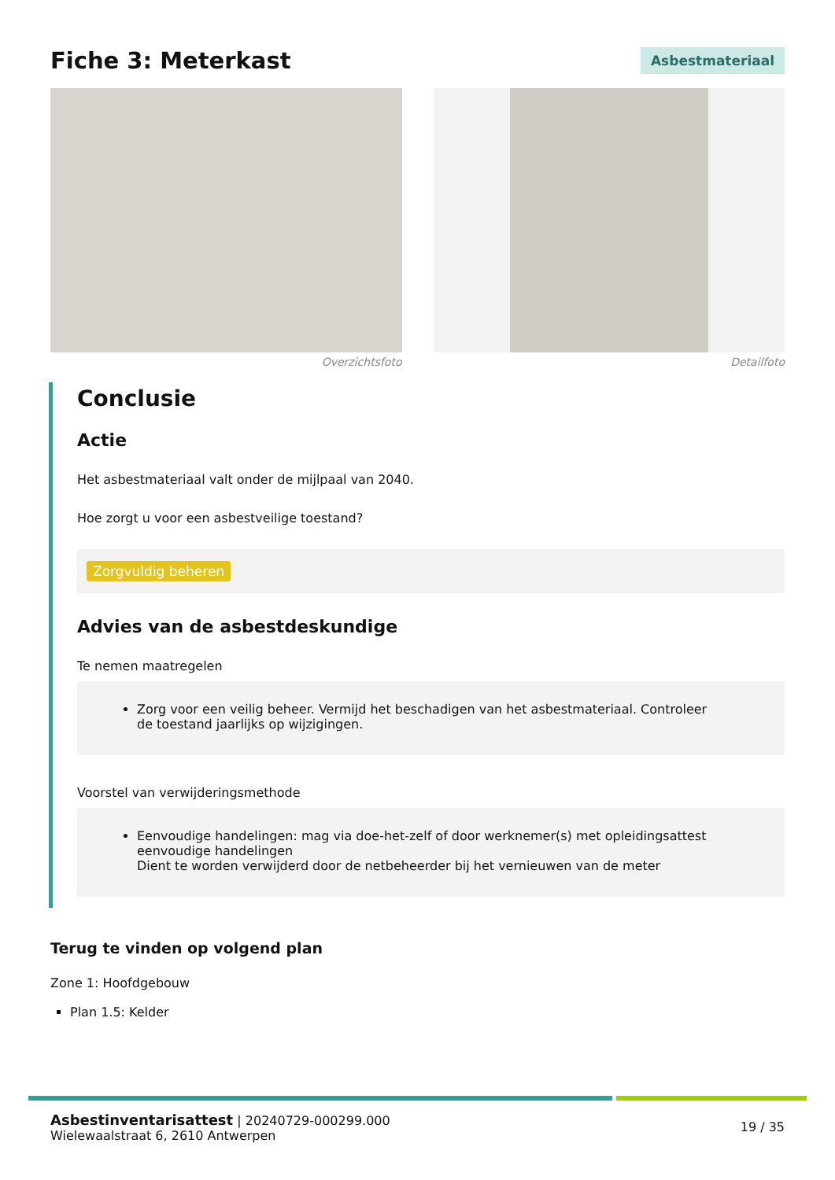Fiche 3: Meterkast
Asbestmateriaal
Overzichtsfoto Detailfoto
Conclusie
Actie
Het asbestmateriaal valt onder de mijlpaal van 2040.
Hoe zorgt u voor een asbestveilige toestand?
Zorgvuldig beheren
Advies van de asbestdeskundige
Te nemen maatregelen
Zorg voor een veilig beheer. Vermijd het beschadigen van het asbestmateriaal. Controleer de toestand jaarlijks op wijzigingen.
Voorstel van verwijderingsmethode
Eenvoudige handelingen: mag via doe-het-zelf of door werknemer(s) met opleidingsattest eenvoudige handelingen
Dient te worden verwijderd door de netbeheerder bij het vernieuwen van de meter
Terug te vinden op volgend plan
Zone 1: Hoofdgebouw
Plan 1.5: Kelder
Asbestinventarisattest | 20240729-000299.000
Wielewaalstraat 6, 2610 Antwerpen
19 / 35